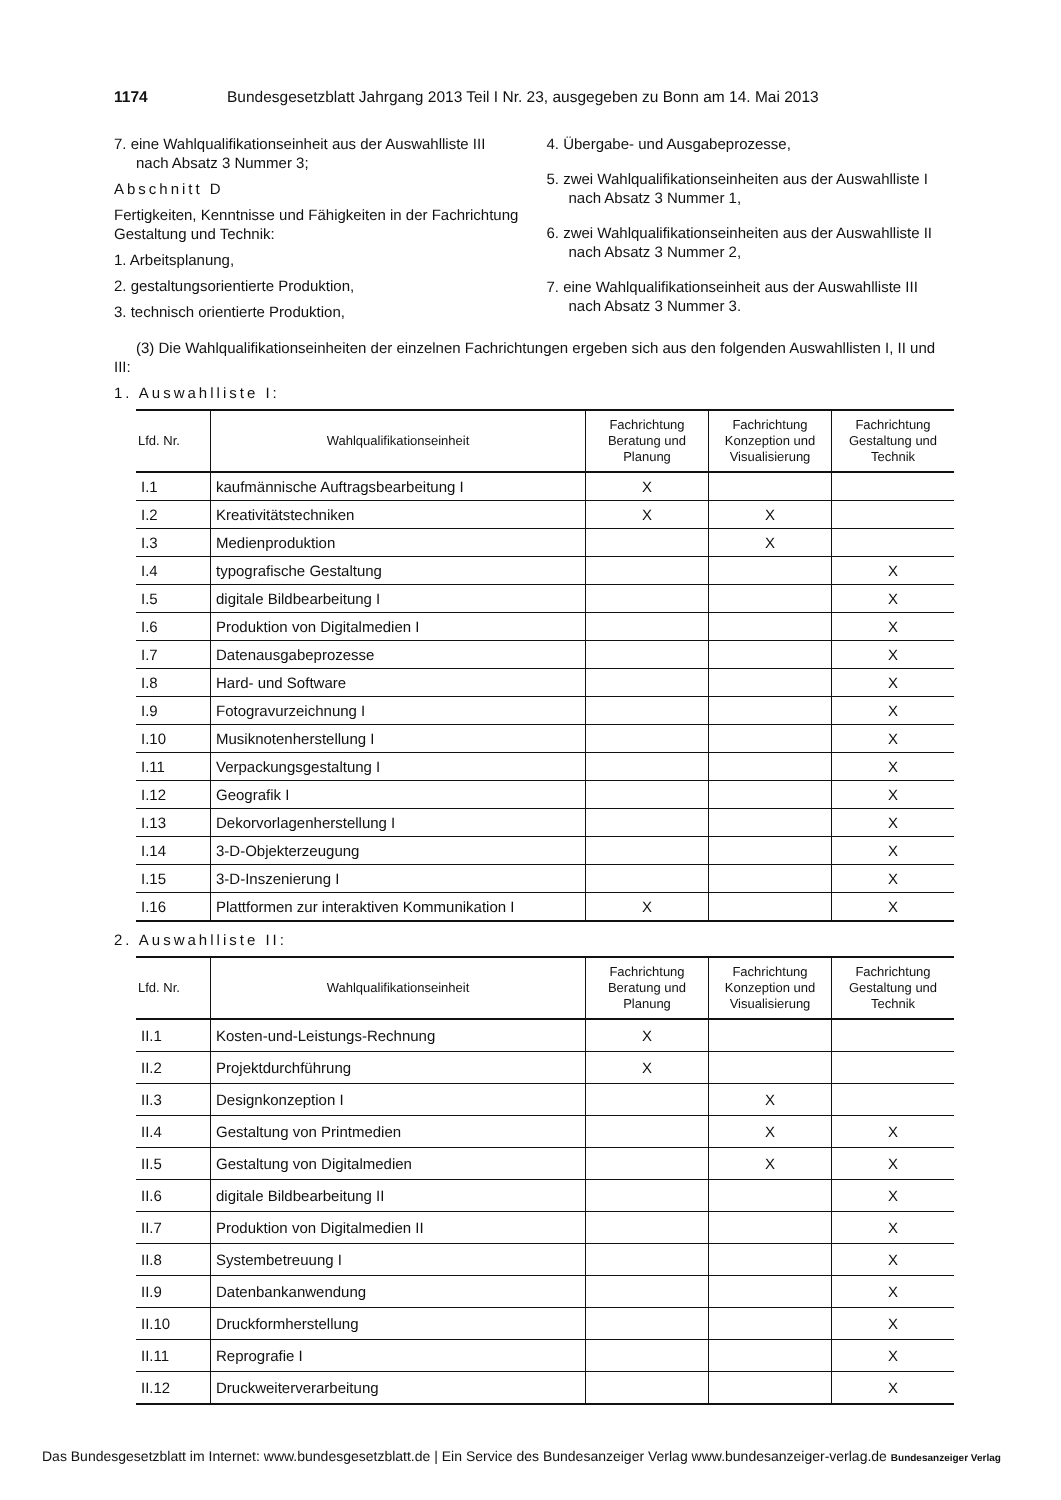1174 Bundesgesetzblatt Jahrgang 2013 Teil I Nr. 23, ausgegeben zu Bonn am 14. Mai 2013
7. eine Wahlqualifikationseinheit aus der Auswahlliste III nach Absatz 3 Nummer 3;
Abschnitt D
Fertigkeiten, Kenntnisse und Fähigkeiten in der Fachrichtung Gestaltung und Technik:
1. Arbeitsplanung,
2. gestaltungsorientierte Produktion,
3. technisch orientierte Produktion,
4. Übergabe- und Ausgabeprozesse,
5. zwei Wahlqualifikationseinheiten aus der Auswahlliste I nach Absatz 3 Nummer 1,
6. zwei Wahlqualifikationseinheiten aus der Auswahlliste II nach Absatz 3 Nummer 2,
7. eine Wahlqualifikationseinheit aus der Auswahlliste III nach Absatz 3 Nummer 3.
(3) Die Wahlqualifikationseinheiten der einzelnen Fachrichtungen ergeben sich aus den folgenden Auswahllisten I, II und III:
1. Auswahlliste I:
| Lfd. Nr. | Wahlqualifikationseinheit | Fachrichtung Beratung und Planung | Fachrichtung Konzeption und Visualisierung | Fachrichtung Gestaltung und Technik |
| --- | --- | --- | --- | --- |
| I.1 | kaufmännische Auftragsbearbeitung I | X | | |
| I.2 | Kreativitätstechniken | X | X | |
| I.3 | Medienproduktion | | X | |
| I.4 | typografische Gestaltung | | | X |
| I.5 | digitale Bildbearbeitung I | | | X |
| I.6 | Produktion von Digitalmedien I | | | X |
| I.7 | Datenausgabeprozesse | | | X |
| I.8 | Hard- und Software | | | X |
| I.9 | Fotogravurzeichnung I | | | X |
| I.10 | Musiknotenherstellung I | | | X |
| I.11 | Verpackungsgestaltung I | | | X |
| I.12 | Geografik I | | | X |
| I.13 | Dekorvorlagenherstellung I | | | X |
| I.14 | 3-D-Objekterzeugung | | | X |
| I.15 | 3-D-Inszenierung I | | | X |
| I.16 | Plattformen zur interaktiven Kommunikation I | X | | X |
2. Auswahlliste II:
| Lfd. Nr. | Wahlqualifikationseinheit | Fachrichtung Beratung und Planung | Fachrichtung Konzeption und Visualisierung | Fachrichtung Gestaltung und Technik |
| --- | --- | --- | --- | --- |
| II.1 | Kosten-und-Leistungs-Rechnung | X | | |
| II.2 | Projektdurchführung | X | | |
| II.3 | Designkonzeption I | | X | |
| II.4 | Gestaltung von Printmedien | | X | X |
| II.5 | Gestaltung von Digitalmedien | | X | X |
| II.6 | digitale Bildbearbeitung II | | | X |
| II.7 | Produktion von Digitalmedien II | | | X |
| II.8 | Systembetreuung I | | | X |
| II.9 | Datenbankanwendung | | | X |
| II.10 | Druckformherstellung | | | X |
| II.11 | Reprografie I | | | X |
| II.12 | Druckweiterverarbeitung | | | X |
Das Bundesgesetzblatt im Internet: www.bundesgesetzblatt.de | Ein Service des Bundesanzeiger Verlag www.bundesanzeiger-verlag.de Bundesanzeiger Verlag